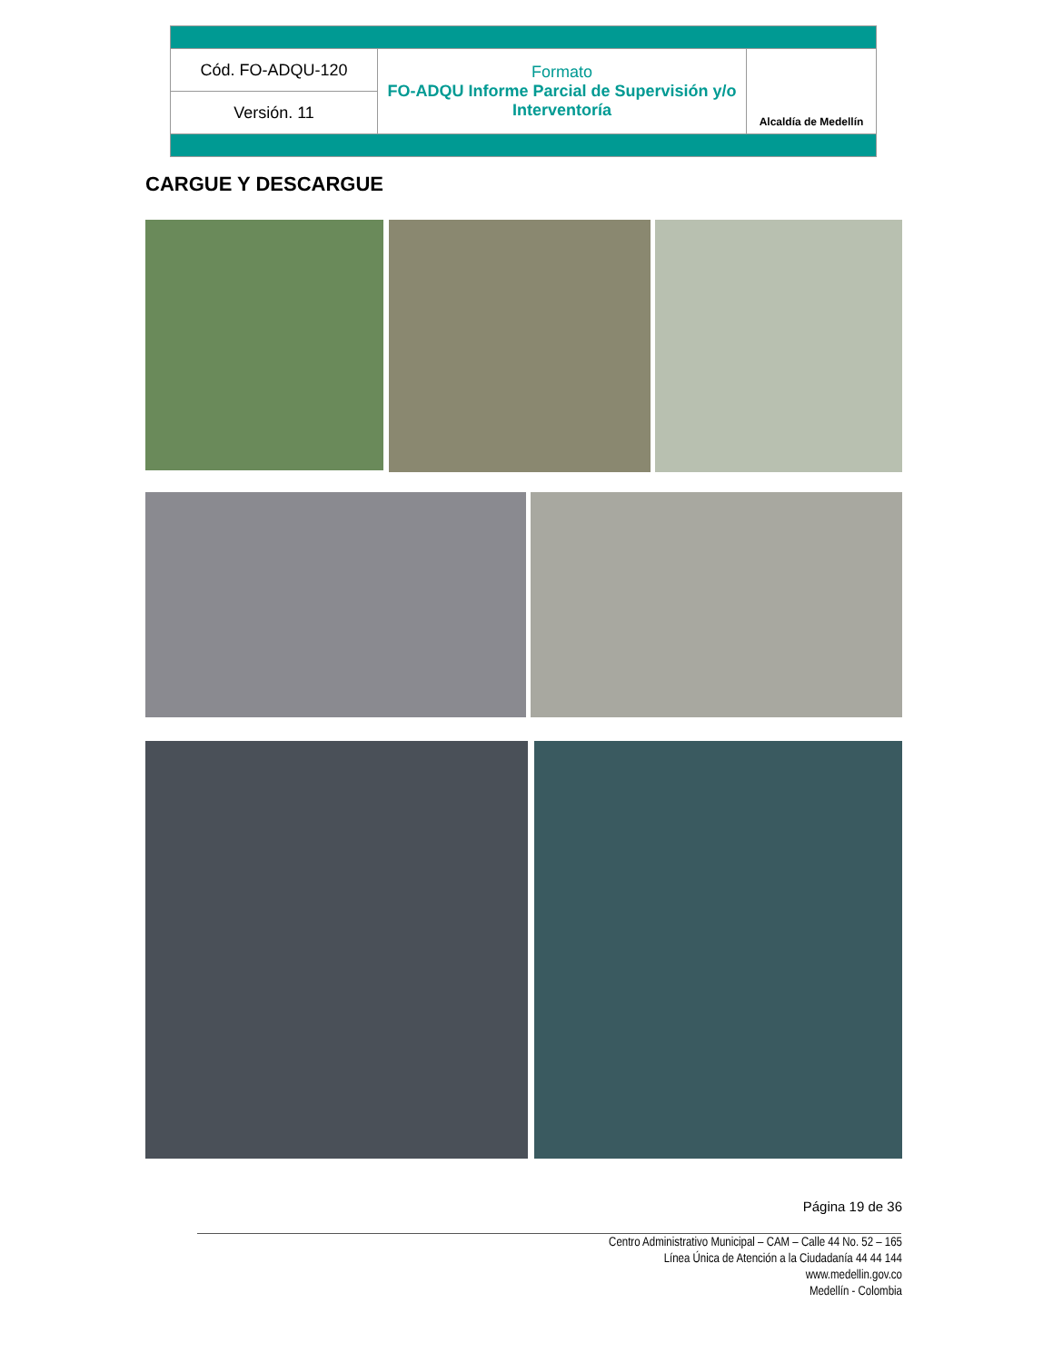| Cód. FO-ADQU-120 | Formato FO-ADQU Informe Parcial de Supervisión y/o Interventoría | Alcaldía de Medellín |
| Versión. 11 | | |
CARGUE Y DESCARGUE
Página 19 de 36
Centro Administrativo Municipal – CAM – Calle 44 No. 52 – 165
Línea Única de Atención a la Ciudadanía 44 44 144
www.medellin.gov.co
Medellín - Colombia